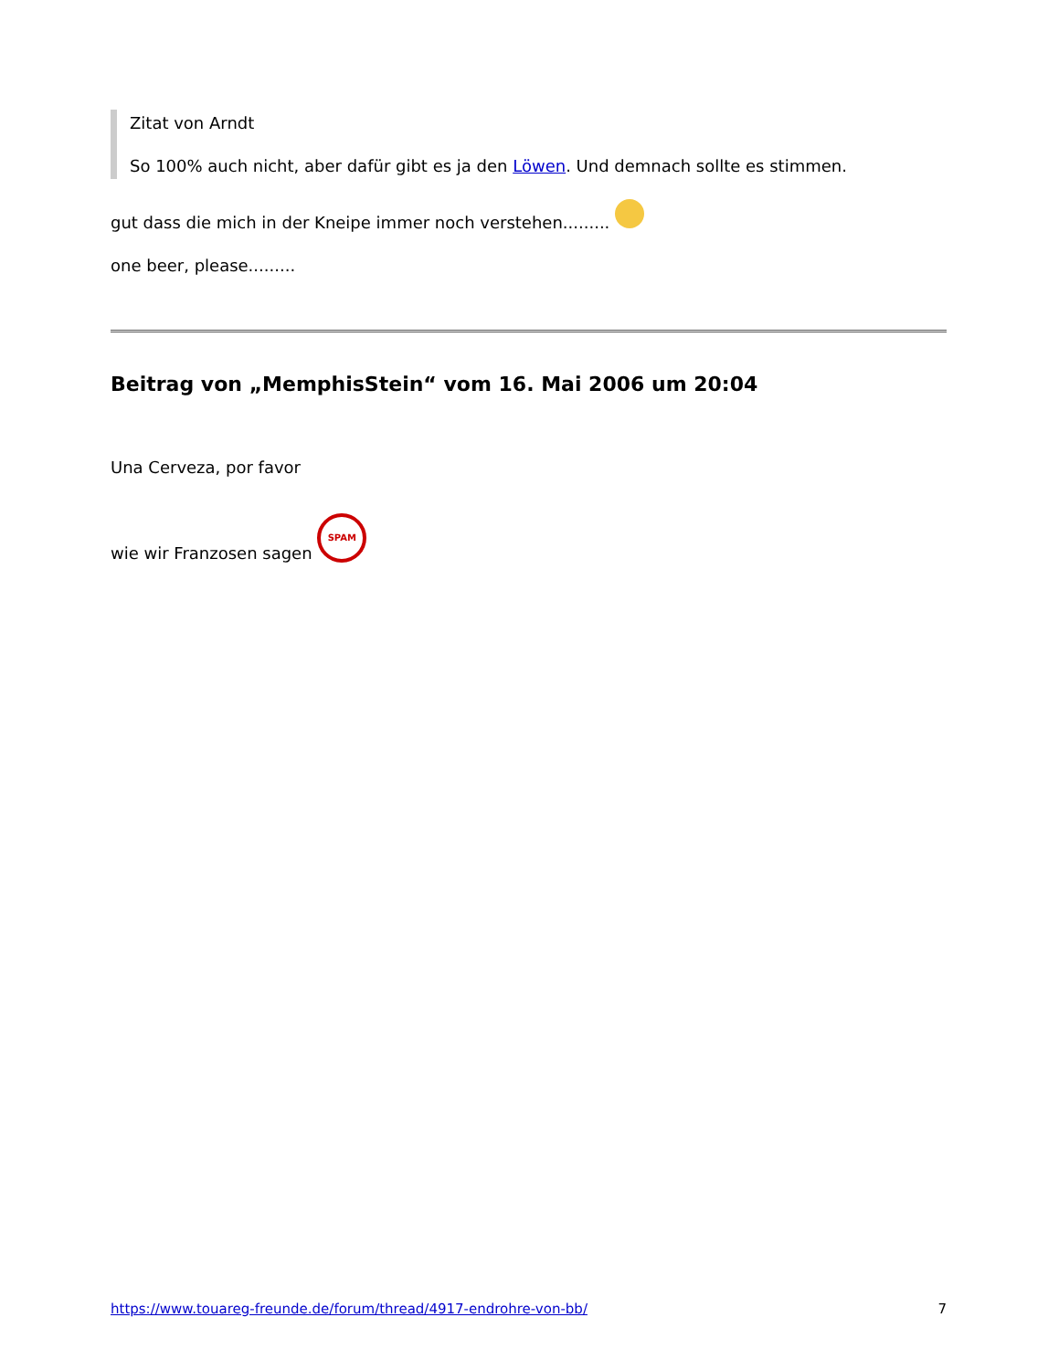Zitat von Arndt
So 100% auch nicht, aber dafür gibt es ja den Löwen. Und demnach sollte es stimmen.
gut dass die mich in der Kneipe immer noch verstehen.........
one beer, please.........
Beitrag von „MemphisStein“ vom 16. Mai 2006 um 20:04
Una Cerveza, por favor
wie wir Franzosen sagen SPAM
https://www.touareg-freunde.de/forum/thread/4917-endrohre-von-bb/ 7